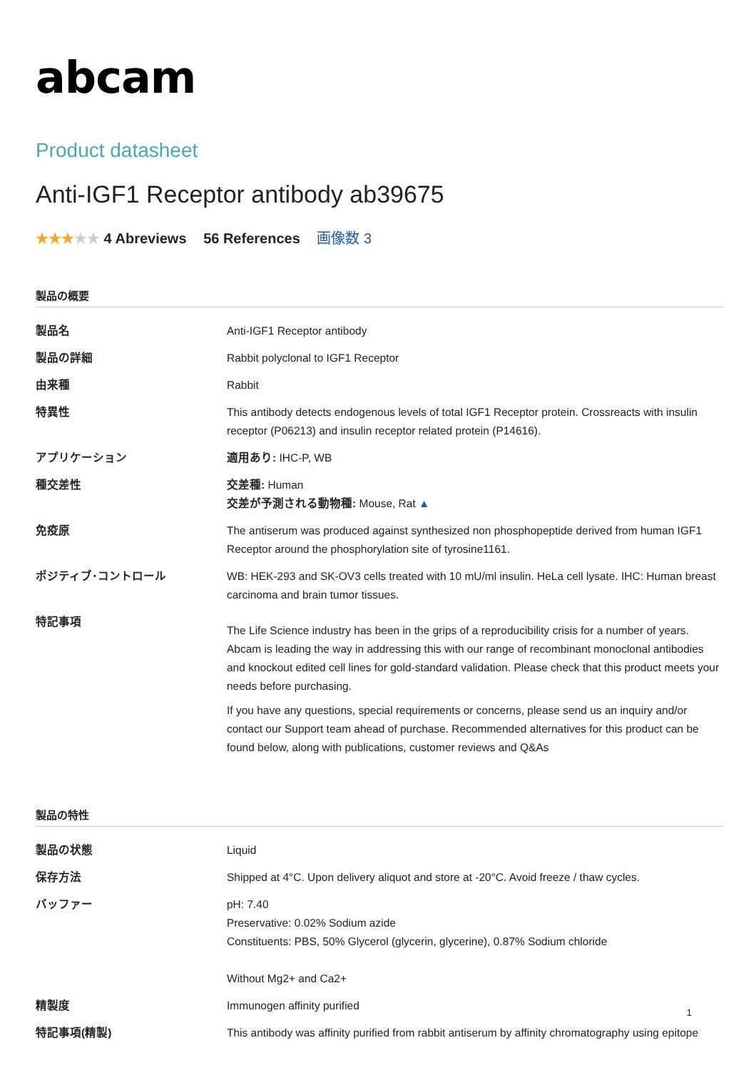abcam
Product datasheet
Anti-IGF1 Receptor antibody ab39675
★★★★★ 4 Abreviews 56 References 画像数 3
製品の概要
| 製品名 | Anti-IGF1 Receptor antibody |
| 製品の詳細 | Rabbit polyclonal to IGF1 Receptor |
| 由来種 | Rabbit |
| 特異性 | This antibody detects endogenous levels of total IGF1 Receptor protein. Crossreacts with insulin receptor (P06213) and insulin receptor related protein (P14616). |
| アプリケーション | 適用あり: IHC-P, WB |
| 種交差性 | 交差種: Human 交差が予測される動物種: Mouse, Rat ▲ |
| 免疫原 | The antiserum was produced against synthesized non phosphopeptide derived from human IGF1 Receptor around the phosphorylation site of tyrosine1161. |
| ポジティブ･コントロール | WB: HEK-293 and SK-OV3 cells treated with 10 mU/ml insulin. HeLa cell lysate. IHC: Human breast carcinoma and brain tumor tissues. |
| 特記事項 | The Life Science industry has been in the grips of a reproducibility crisis for a number of years. Abcam is leading the way in addressing this with our range of recombinant monoclonal antibodies and knockout edited cell lines for gold-standard validation. Please check that this product meets your needs before purchasing. If you have any questions, special requirements or concerns, please send us an inquiry and/or contact our Support team ahead of purchase. Recommended alternatives for this product can be found below, along with publications, customer reviews and Q&As |
製品の特性
| 製品の状態 | Liquid |
| 保存方法 | Shipped at 4°C. Upon delivery aliquot and store at -20°C. Avoid freeze / thaw cycles. |
| バッファー | pH: 7.40 Preservative: 0.02% Sodium azide Constituents: PBS, 50% Glycerol (glycerin, glycerine), 0.87% Sodium chloride Without Mg2+ and Ca2+ |
| 精製度 | Immunogen affinity purified |
| 特記事項(精製) | This antibody was affinity purified from rabbit antiserum by affinity chromatography using epitope |
1